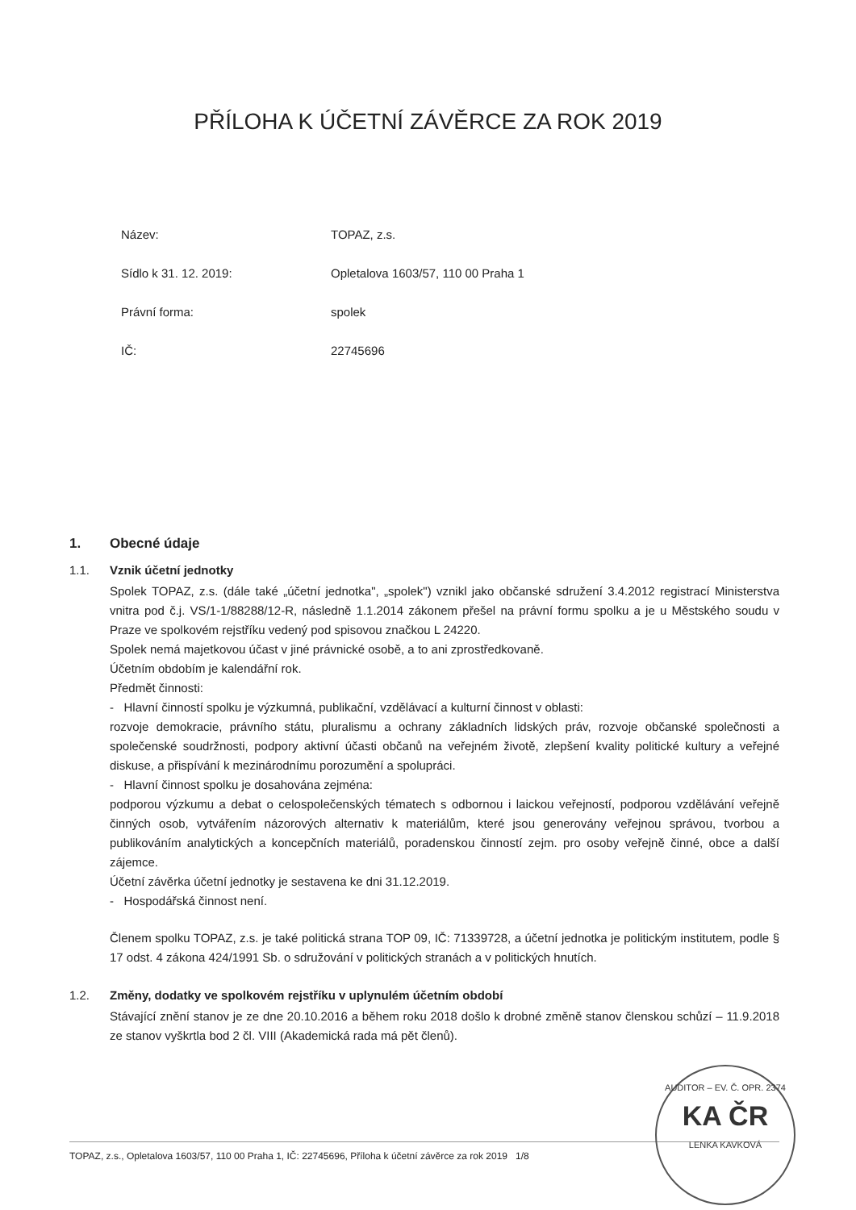PŘÍLOHA K ÚČETNÍ ZÁVĚRCE ZA ROK 2019
Název: TOPAZ, z.s.
Sídlo k 31. 12. 2019: Opletalova 1603/57, 110 00 Praha 1
Právní forma: spolek
IČ: 22745696
1. Obecné údaje
1.1. Vznik účetní jednotky
Spolek TOPAZ, z.s. (dále také „účetní jednotka", „spolek") vznikl jako občanské sdružení 3.4.2012 registrací Ministerstva vnitra pod č.j. VS/1-1/88288/12-R, následně 1.1.2014 zákonem přešel na právní formu spolku a je u Městského soudu v Praze ve spolkovém rejstříku vedený pod spisovou značkou L 24220.
Spolek nemá majetkovou účast v jiné právnické osobě, a to ani zprostředkovaně.
Účetním obdobím je kalendářní rok.
Předmět činnosti:
- Hlavní činností spolku je výzkumná, publikační, vzdělávací a kulturní činnost v oblasti:
rozvoje demokracie, právního státu, pluralismu a ochrany základních lidských práv, rozvoje občanské společnosti a společenské soudržnosti, podpory aktivní účasti občanů na veřejném životě, zlepšení kvality politické kultury a veřejné diskuse, a přispívání k mezinárodnímu porozumění a spolupráci.
- Hlavní činnost spolku je dosahována zejména:
podporou výzkumu a debat o celospolečenských tématech s odbornou i laickou veřejností, podporou vzdělávání veřejně činných osob, vytvářením názorových alternativ k materiálům, které jsou generovány veřejnou správou, tvorbou a publikováním analytických a koncepčních materiálů, poradenskou činností zejm. pro osoby veřejně činné, obce a další zájemce.
Účetní závěrka účetní jednotky je sestavena ke dni 31.12.2019.
- Hospodářská činnost není.
Členem spolku TOPAZ, z.s. je také politická strana TOP 09, IČ: 71339728, a účetní jednotka je politickým institutem, podle § 17 odst. 4 zákona 424/1991 Sb. o sdružování v politických stranách a v politických hnutích.
1.2. Změny, dodatky ve spolkovém rejstříku v uplynulém účetním období
Stávající znění stanov je ze dne 20.10.2016 a během roku 2018 došlo k drobné změně stanov členskou schůzí – 11.9.2018 ze stanov vyškrtla bod 2 čl. VIII (Akademická rada má pět členů).
TOPAZ, z.s., Opletalova 1603/57, 110 00 Praha 1, IČ: 22745696, Příloha k účetní závěrce za rok 2019 1/8
AUDITOR – EV. Č. OPR. 2374
KA ČR
LENKA KAVKOVÁ